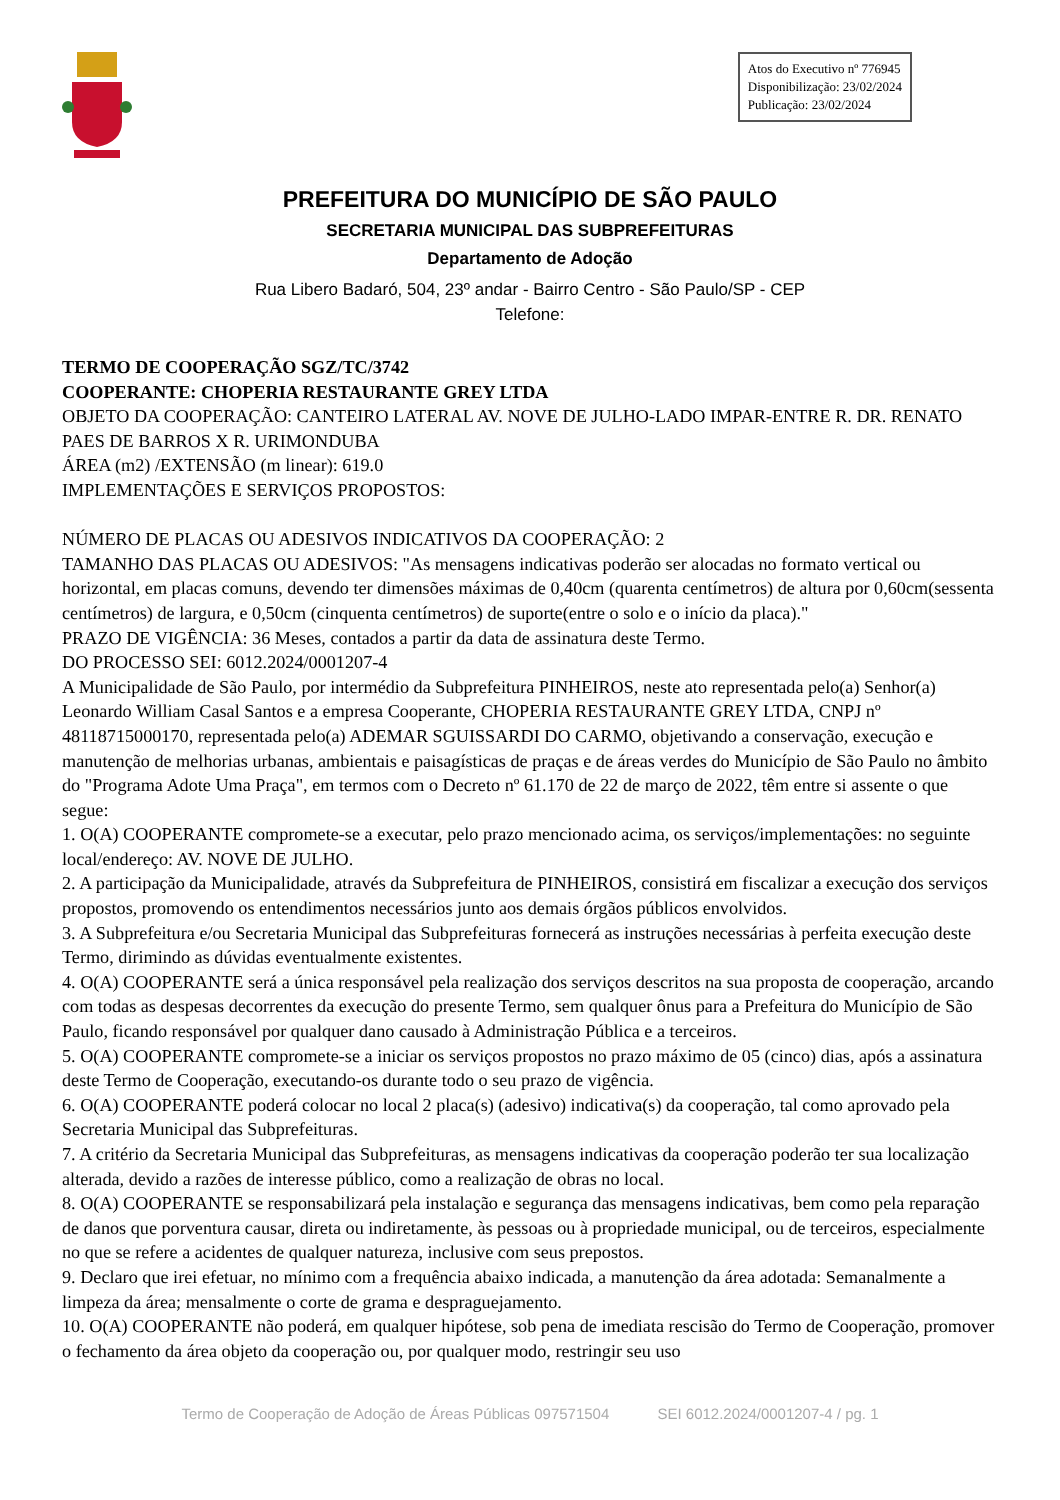Atos do Executivo nº 776945
Disponibilização: 23/02/2024
Publicação: 23/02/2024
PREFEITURA DO MUNICÍPIO DE SÃO PAULO
SECRETARIA MUNICIPAL DAS SUBPREFEITURAS
Departamento de Adoção
Rua Libero Badaró, 504, 23º andar - Bairro Centro - São Paulo/SP - CEP
Telefone:
TERMO DE COOPERAÇÃO SGZ/TC/3742
COOPERANTE: CHOPERIA RESTAURANTE GREY LTDA
OBJETO DA COOPERAÇÃO: CANTEIRO LATERAL AV. NOVE DE JULHO-LADO IMPAR-ENTRE R. DR. RENATO PAES DE BARROS X R. URIMONDUBA
ÁREA (m2) /EXTENSÃO (m linear): 619.0
IMPLEMENTAÇÕES E SERVIÇOS PROPOSTOS:
NÚMERO DE PLACAS OU ADESIVOS INDICATIVOS DA COOPERAÇÃO: 2
TAMANHO DAS PLACAS OU ADESIVOS: "As mensagens indicativas poderão ser alocadas no formato vertical ou horizontal, em placas comuns, devendo ter dimensões máximas de 0,40cm (quarenta centímetros) de altura por 0,60cm(sessenta centímetros) de largura, e 0,50cm (cinquenta centímetros) de suporte(entre o solo e o início da placa)."
PRAZO DE VIGÊNCIA: 36 Meses, contados a partir da data de assinatura deste Termo.
DO PROCESSO SEI: 6012.2024/0001207-4
A Municipalidade de São Paulo, por intermédio da Subprefeitura PINHEIROS, neste ato representada pelo(a) Senhor(a) Leonardo William Casal Santos e a empresa Cooperante, CHOPERIA RESTAURANTE GREY LTDA, CNPJ nº 48118715000170, representada pelo(a) ADEMAR SGUISSARDI DO CARMO, objetivando a conservação, execução e manutenção de melhorias urbanas, ambientais e paisagísticas de praças e de áreas verdes do Município de São Paulo no âmbito do "Programa Adote Uma Praça", em termos com o Decreto nº 61.170 de 22 de março de 2022, têm entre si assente o que segue:
1. O(A) COOPERANTE compromete-se a executar, pelo prazo mencionado acima, os serviços/implementações: no seguinte local/endereço: AV. NOVE DE JULHO.
2. A participação da Municipalidade, através da Subprefeitura de PINHEIROS, consistirá em fiscalizar a execução dos serviços propostos, promovendo os entendimentos necessários junto aos demais órgãos públicos envolvidos.
3. A Subprefeitura e/ou Secretaria Municipal das Subprefeituras fornecerá as instruções necessárias à perfeita execução deste Termo, dirimindo as dúvidas eventualmente existentes.
4. O(A) COOPERANTE será a única responsável pela realização dos serviços descritos na sua proposta de cooperação, arcando com todas as despesas decorrentes da execução do presente Termo, sem qualquer ônus para a Prefeitura do Município de São Paulo, ficando responsável por qualquer dano causado à Administração Pública e a terceiros.
5. O(A) COOPERANTE compromete-se a iniciar os serviços propostos no prazo máximo de 05 (cinco) dias, após a assinatura deste Termo de Cooperação, executando-os durante todo o seu prazo de vigência.
6. O(A) COOPERANTE poderá colocar no local 2 placa(s) (adesivo) indicativa(s) da cooperação, tal como aprovado pela Secretaria Municipal das Subprefeituras.
7. A critério da Secretaria Municipal das Subprefeituras, as mensagens indicativas da cooperação poderão ter sua localização alterada, devido a razões de interesse público, como a realização de obras no local.
8. O(A) COOPERANTE se responsabilizará pela instalação e segurança das mensagens indicativas, bem como pela reparação de danos que porventura causar, direta ou indiretamente, às pessoas ou à propriedade municipal, ou de terceiros, especialmente no que se refere a acidentes de qualquer natureza, inclusive com seus prepostos.
9. Declaro que irei efetuar, no mínimo com a frequência abaixo indicada, a manutenção da área adotada: Semanalmente a limpeza da área; mensalmente o corte de grama e despraguejamento.
10. O(A) COOPERANTE não poderá, em qualquer hipótese, sob pena de imediata rescisão do Termo de Cooperação, promover o fechamento da área objeto da cooperação ou, por qualquer modo, restringir seu uso
Termo de Cooperação de Adoção de Áreas Públicas 097571504 SEI 6012.2024/0001207-4 / pg. 1